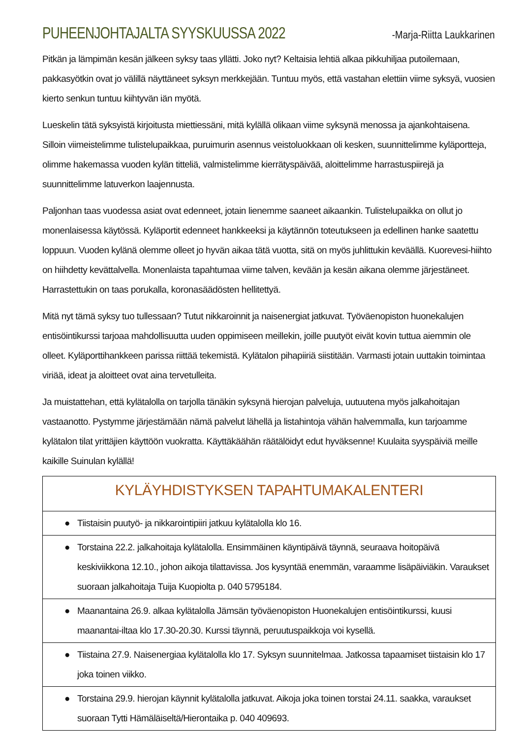PUHEENJOHTAJALTA SYYSKUUSSA 2022
-Marja-Riitta Laukkarinen
Pitkän ja lämpimän kesän jälkeen syksy taas yllätti. Joko nyt? Keltaisia lehtiä alkaa pikkuhiljaa putoilemaan, pakkasyötkin ovat jo välillä näyttäneet syksyn merkkejään. Tuntuu myös, että vastahan elettiin viime syksyä, vuosien kierto senkun tuntuu kiihtyvän iän myötä.
Lueskelin tätä syksyistä kirjoitusta miettiessäni, mitä kylällä olikaan viime syksynä menossa ja ajankohtaisena. Silloin viimeistelimme tulistelupaikkaa, puruimurin asennus veistoluokkaan oli kesken, suunnittelimme kyläportteja, olimme hakemassa vuoden kylän titteliä, valmistelimme kierrätyspäivää, aloittelimme harrastuspiirejä ja suunnittelimme latuverkon laajennusta.
Paljonhan taas vuodessa asiat ovat edenneet, jotain lienemme saaneet aikaankin. Tulistelupaikka on ollut jo monenlaisessa käytössä. Kyläportit edenneet hankkeeksi ja käytännön toteutukseen ja edellinen hanke saatettu loppuun. Vuoden kylänä olemme olleet jo hyvän aikaa tätä vuotta, sitä on myös juhlittukin keväällä. Kuorevesi-hiihto on hiihdetty kevättalvella. Monenlaista tapahtumaa viime talven, kevään ja kesän aikana olemme järjestäneet. Harrastettukin on taas porukalla, koronasäädösten hellitettyä.
Mitä nyt tämä syksy tuo tullessaan? Tutut nikkaroinnit ja naisenergiat jatkuvat. Työväenopiston huonekalujen entisöintikurssi tarjoaa mahdollisuutta uuden oppimiseen meillekin, joille puutyöt eivät kovin tuttua aiemmin ole olleet. Kyläporttihankkeen parissa riittää tekemistä. Kylätalon pihapiiriä siistitään. Varmasti jotain uuttakin toimintaa viriää, ideat ja aloitteet ovat aina tervetulleita.
Ja muistattehan, että kylätalolla on tarjolla tänäkin syksynä hierojan palveluja, uutuutena myös jalkahoitajan vastaanotto. Pystymme järjestämään nämä palvelut lähellä ja listahintoja vähän halvemmalla, kun tarjoamme kylätalon tilat yrittäjien käyttöön vuokratta. Käyttäkäähän räätälöidyt edut hyväksenne! Kuulaita syyspäiviä meille kaikille Suinulan kylällä!
| KYLÄYHDISTYKSEN TAPAHTUMAKALENTERI |
| --- |
| ● Tiistaisin puutyö- ja nikkarointipiiri jatkuu kylätalolla klo 16. |
| ● Torstaina 22.2. jalkahoitaja kylätalolla. Ensimmäinen käyntipäivä täynnä, seuraava hoitopäivä keskiviikkona 12.10., johon aikoja tilattavissa. Jos kysyntää enemmän, varaamme lisäpäiviäkin. Varaukset suoraan jalkahoitaja Tuija Kuopiolta p. 040 5795184. |
| ● Maanantaina 26.9. alkaa kylätalolla Jämsän työväenopiston Huonekalujen entisöintikurssi, kuusi maanantai-iltaa klo 17.30-20.30. Kurssi täynnä, peruutuspaikkoja voi kysellä. |
| ● Tiistaina 27.9. Naisenergiaa kylätalolla klo 17. Syksyn suunnitelmaa. Jatkossa tapaamiset tiistaisin klo 17 joka toinen viikko. |
| ● Torstaina 29.9. hierojan käynnit kylätalolla jatkuvat. Aikoja joka toinen torstai 24.11. saakka, varaukset suoraan Tytti Hämäläiseltä/Hierontaika p. 040 409693. |